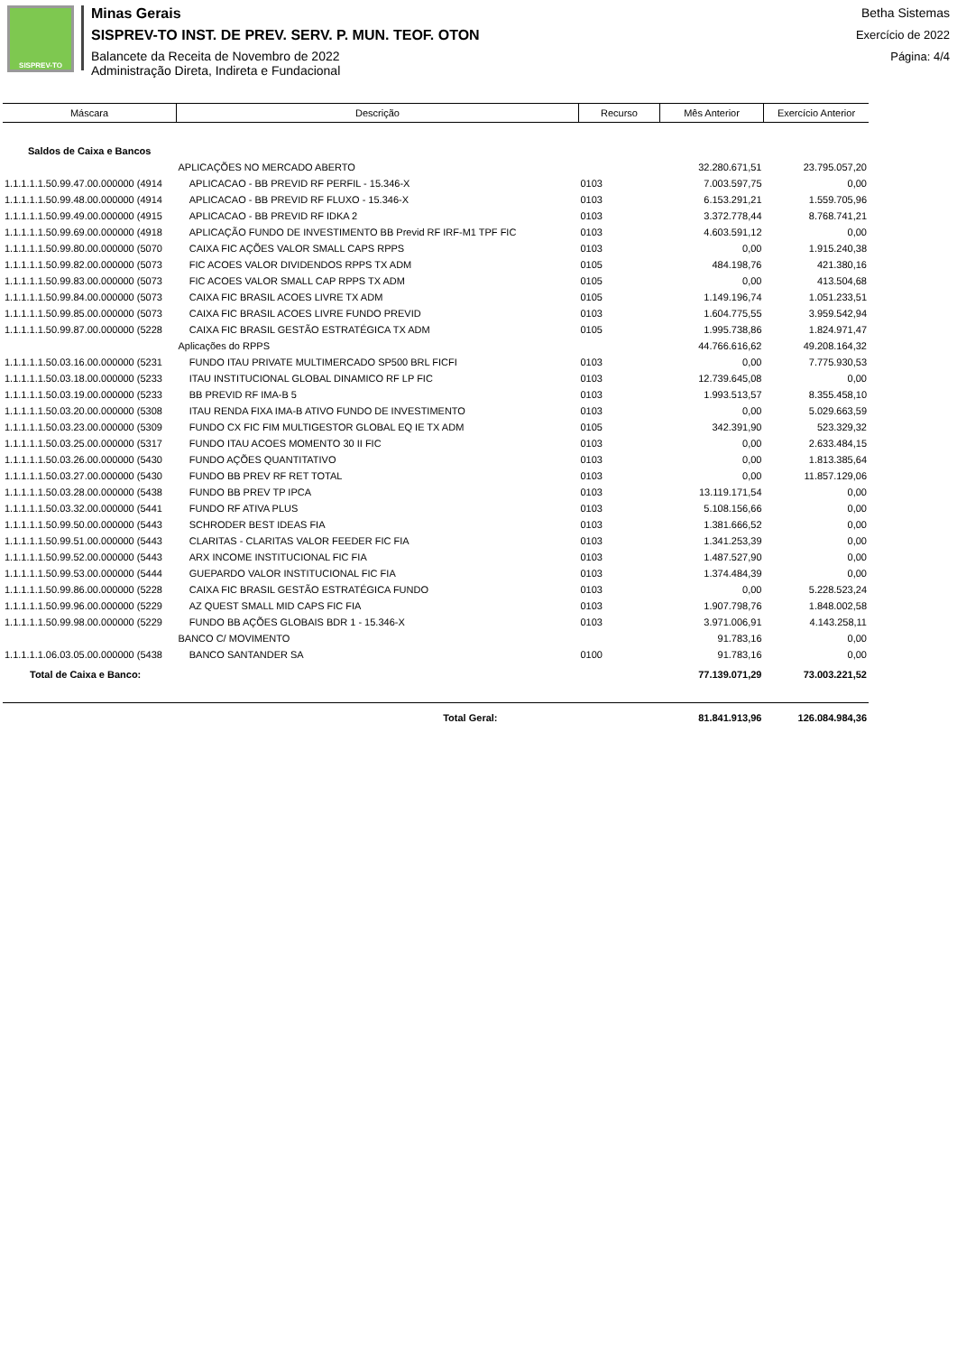SISPREV-TO
Minas Gerais
SISPREV-TO INST. DE PREV. SERV. P. MUN. TEOF. OTON
Balancete da Receita de Novembro de 2022
Administração Direta, Indireta e Fundacional
Betha Sistemas
Exercício de 2022
Página: 4/4
| Máscara | Descrição | Recurso | Mês Anterior | Exercício Anterior |
| --- | --- | --- | --- | --- |
| Saldos de Caixa e Bancos | | | | |
| | APLICAÇÕES NO MERCADO ABERTO | | 32.280.671,51 | 23.795.057,20 |
| 1.1.1.1.1.50.99.47.00.000000 (4914 | APLICACAO - BB PREVID RF PERFIL - 15.346-X | 0103 | 7.003.597,75 | 0,00 |
| 1.1.1.1.1.50.99.48.00.000000 (4914 | APLICACAO - BB PREVID RF FLUXO - 15.346-X | 0103 | 6.153.291,21 | 1.559.705,96 |
| 1.1.1.1.1.50.99.49.00.000000 (4915 | APLICACAO - BB PREVID RF IDKA 2 | 0103 | 3.372.778,44 | 8.768.741,21 |
| 1.1.1.1.1.50.99.69.00.000000 (4918 | APLICAÇÃO FUNDO DE INVESTIMENTO BB Previd RF IRF-M1 TPF FIC | 0103 | 4.603.591,12 | 0,00 |
| 1.1.1.1.1.50.99.80.00.000000 (5070 | CAIXA FIC AÇÕES VALOR SMALL CAPS RPPS | 0103 | 0,00 | 1.915.240,38 |
| 1.1.1.1.1.50.99.82.00.000000 (5073 | FIC ACOES VALOR DIVIDENDOS RPPS TX ADM | 0105 | 484.198,76 | 421.380,16 |
| 1.1.1.1.1.50.99.83.00.000000 (5073 | FIC ACOES VALOR SMALL CAP RPPS TX ADM | 0105 | 0,00 | 413.504,68 |
| 1.1.1.1.1.50.99.84.00.000000 (5073 | CAIXA FIC BRASIL ACOES LIVRE TX ADM | 0105 | 1.149.196,74 | 1.051.233,51 |
| 1.1.1.1.1.50.99.85.00.000000 (5073 | CAIXA FIC BRASIL ACOES LIVRE FUNDO PREVID | 0103 | 1.604.775,55 | 3.959.542,94 |
| 1.1.1.1.1.50.99.87.00.000000 (5228 | CAIXA FIC BRASIL GESTÃO ESTRATÉGICA TX ADM | 0105 | 1.995.738,86 | 1.824.971,47 |
| | Aplicações do RPPS | | 44.766.616,62 | 49.208.164,32 |
| 1.1.1.1.1.50.03.16.00.000000 (5231 | FUNDO ITAU PRIVATE MULTIMERCADO SP500 BRL FICFI | 0103 | 0,00 | 7.775.930,53 |
| 1.1.1.1.1.50.03.18.00.000000 (5233 | ITAU INSTITUCIONAL GLOBAL DINAMICO RF LP FIC | 0103 | 12.739.645,08 | 0,00 |
| 1.1.1.1.1.50.03.19.00.000000 (5233 | BB PREVID RF IMA-B 5 | 0103 | 1.993.513,57 | 8.355.458,10 |
| 1.1.1.1.1.50.03.20.00.000000 (5308 | ITAU RENDA FIXA IMA-B ATIVO FUNDO DE INVESTIMENTO | 0103 | 0,00 | 5.029.663,59 |
| 1.1.1.1.1.50.03.23.00.000000 (5309 | FUNDO CX FIC FIM MULTIGESTOR GLOBAL EQ IE TX ADM | 0105 | 342.391,90 | 523.329,32 |
| 1.1.1.1.1.50.03.25.00.000000 (5317 | FUNDO ITAU ACOES MOMENTO 30 II FIC | 0103 | 0,00 | 2.633.484,15 |
| 1.1.1.1.1.50.03.26.00.000000 (5430 | FUNDO AÇÕES QUANTITATIVO | 0103 | 0,00 | 1.813.385,64 |
| 1.1.1.1.1.50.03.27.00.000000 (5430 | FUNDO BB PREV RF RET TOTAL | 0103 | 0,00 | 11.857.129,06 |
| 1.1.1.1.1.50.03.28.00.000000 (5438 | FUNDO BB PREV TP IPCA | 0103 | 13.119.171,54 | 0,00 |
| 1.1.1.1.1.50.03.32.00.000000 (5441 | FUNDO RF ATIVA PLUS | 0103 | 5.108.156,66 | 0,00 |
| 1.1.1.1.1.50.99.50.00.000000 (5443 | SCHRODER BEST IDEAS FIA | 0103 | 1.381.666,52 | 0,00 |
| 1.1.1.1.1.50.99.51.00.000000 (5443 | CLARITAS - CLARITAS VALOR FEEDER FIC FIA | 0103 | 1.341.253,39 | 0,00 |
| 1.1.1.1.1.50.99.52.00.000000 (5443 | ARX INCOME INSTITUCIONAL FIC FIA | 0103 | 1.487.527,90 | 0,00 |
| 1.1.1.1.1.50.99.53.00.000000 (5444 | GUEPARDO VALOR INSTITUCIONAL FIC FIA | 0103 | 1.374.484,39 | 0,00 |
| 1.1.1.1.1.50.99.86.00.000000 (5228 | CAIXA FIC BRASIL GESTÃO ESTRATÉGICA FUNDO | 0103 | 0,00 | 5.228.523,24 |
| 1.1.1.1.1.50.99.96.00.000000 (5229 | AZ QUEST SMALL MID CAPS FIC FIA | 0103 | 1.907.798,76 | 1.848.002,58 |
| 1.1.1.1.1.50.99.98.00.000000 (5229 | FUNDO BB AÇÕES GLOBAIS BDR 1 - 15.346-X | 0103 | 3.971.006,91 | 4.143.258,11 |
| | BANCO C/ MOVIMENTO | | 91.783,16 | 0,00 |
| 1.1.1.1.1.06.03.05.00.000000 (5438 | BANCO SANTANDER SA | 0100 | 91.783,16 | 0,00 |
| Total de Caixa e Banco: | | | 77.139.071,29 | 73.003.221,52 |
| | Total Geral: | | 81.841.913,96 | 126.084.984,36 |